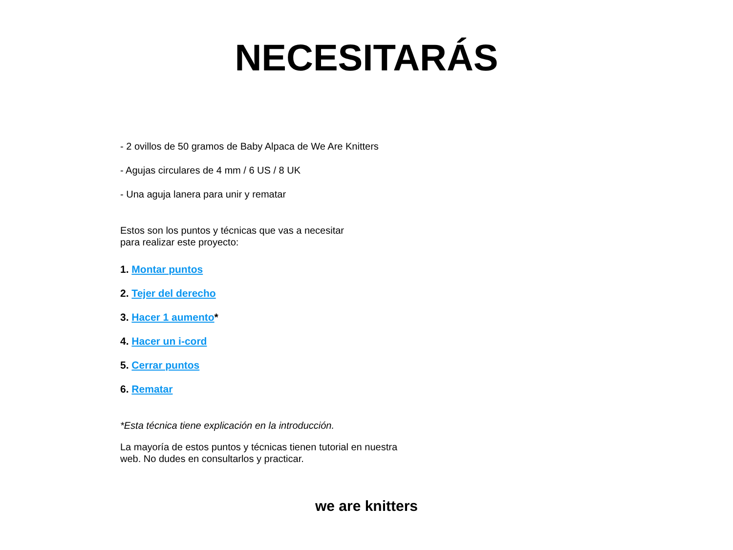NECESITARÁS
- 2 ovillos de 50 gramos de Baby Alpaca de We Are Knitters
- Agujas circulares de 4 mm / 6 US / 8 UK
- Una aguja lanera para unir y rematar
Estos son los puntos y técnicas que vas a necesitar
para realizar este proyecto:
1. Montar puntos
2. Tejer del derecho
3. Hacer 1 aumento*
4. Hacer un i-cord
5. Cerrar puntos
6. Rematar
*Esta técnica tiene explicación en la introducción.
La mayoría de estos puntos y técnicas tienen tutorial en nuestra
web. No dudes en consultarlos y practicar.
we are knitters